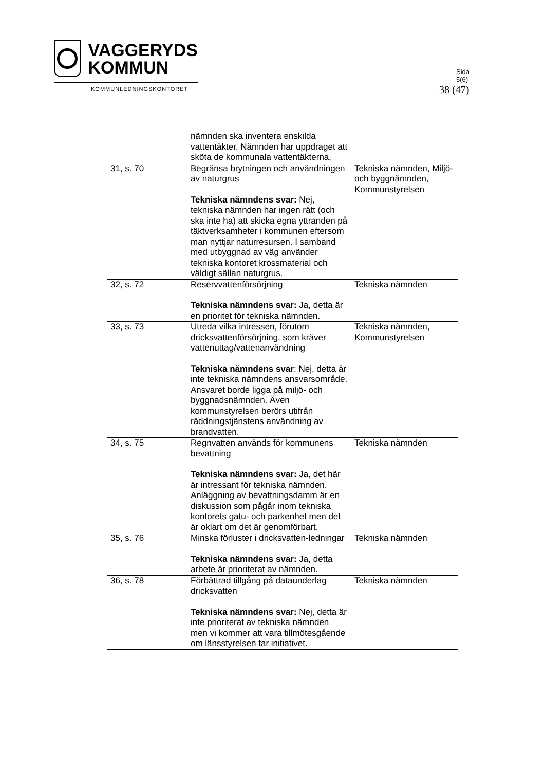VAGGERYDS
KOMMUN
KOMMUNLEDNINGSKONTORET
Sida
5(6)
38 (47)
| | nämnden ska inventera enskilda vattentäkter. Nämnden har uppdraget att sköta de kommunala vattentäkterna. | |
| 31, s. 70 | Begränsa brytningen och användningen av naturgrus Tekniska nämndens svar: Nej, tekniska nämnden har ingen rätt (och ska inte ha) att skicka egna yttranden på täktverksamheter i kommunen eftersom man nyttjar naturresursen. I samband med utbyggnad av väg använder tekniska kontoret krossmaterial och väldigt sällan naturgrus. | Tekniska nämnden, Miljö- och byggnämnden, Kommunstyrelsen |
| 32, s. 72 | Reservvattenförsörjning Tekniska nämndens svar: Ja, detta är en prioritet för tekniska nämnden. | Tekniska nämnden |
| 33, s. 73 | Utreda vilka intressen, förutom dricksvattenförsörjning, som kräver vattenuttag/vattenanvändning Tekniska nämndens svar : Nej, detta är inte tekniska nämndens ansvarsområde. Ansvaret borde ligga på miljö- och byggnadsnämnden. Även kommunstyrelsen berörs utifrån räddningstjänstens användning av brandvatten. | Tekniska nämnden, Kommunstyrelsen |
| 34, s. 75 | Regnvatten används för kommunens bevattning Tekniska nämndens svar: Ja, det här är intressant för tekniska nämnden. Anläggning av bevattningsdamm är en diskussion som pågår inom tekniska kontorets gatu- och parkenhet men det är oklart om det är genomförbart. | Tekniska nämnden |
| 35, s. 76 | Minska förluster i dricksvatten-ledningar Tekniska nämndens svar: Ja, detta arbete är prioriterat av nämnden. | Tekniska nämnden |
| 36, s. 78 | Förbättrad tillgång på dataunderlag dricksvatten Tekniska nämndens svar: Nej, detta är inte prioriterat av tekniska nämnden men vi kommer att vara tillmötesgående om länsstyrelsen tar initiativet. | Tekniska nämnden |